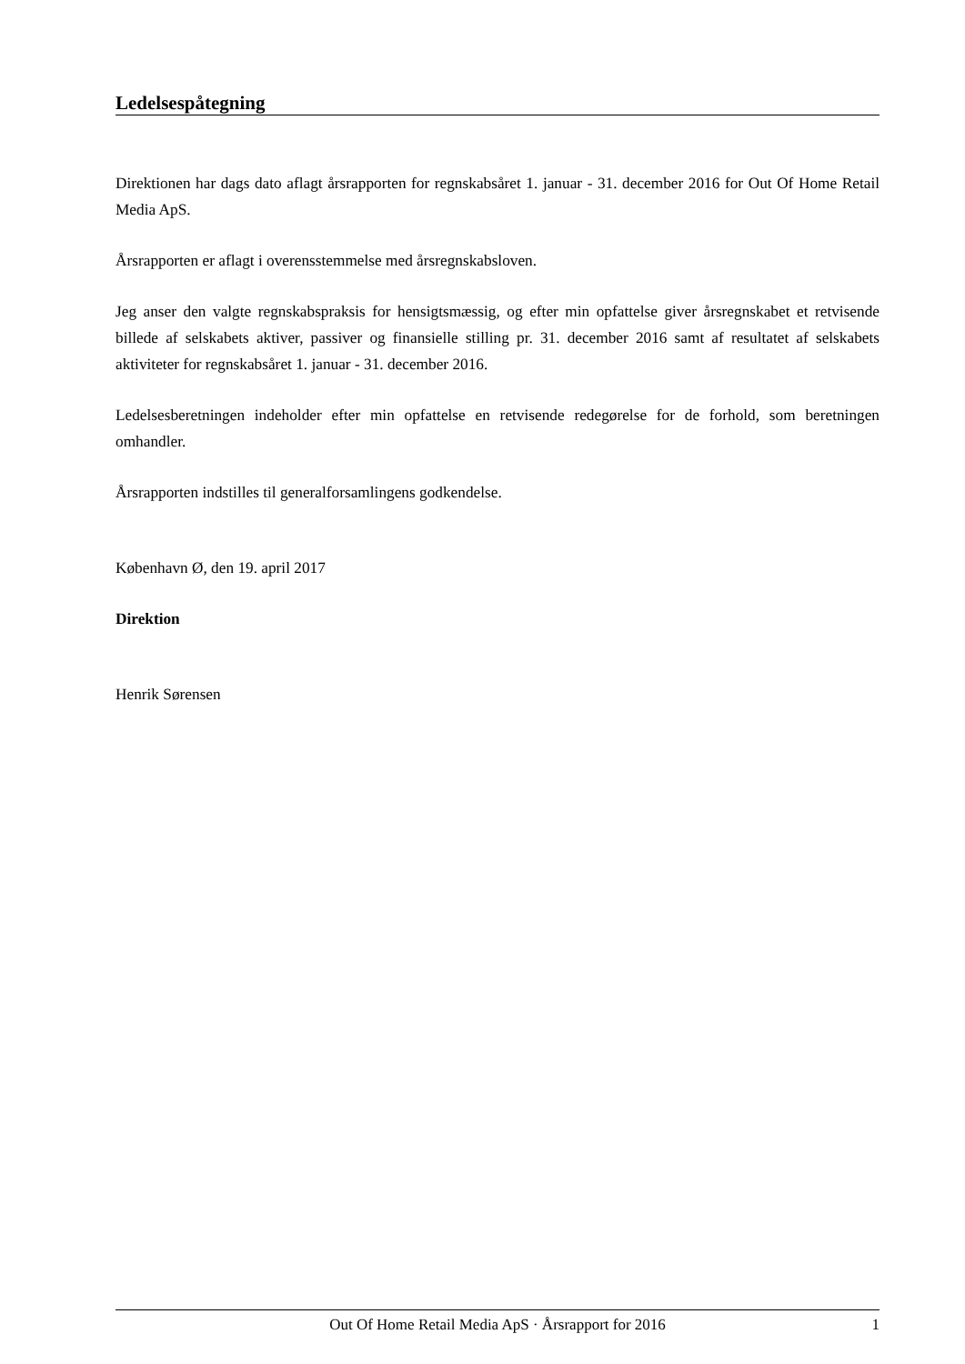Ledelsespåtegning
Direktionen har dags dato aflagt årsrapporten for regnskabsåret 1. januar - 31. december 2016 for Out Of Home Retail Media ApS.
Årsrapporten er aflagt i overensstemmelse med årsregnskabsloven.
Jeg anser den valgte regnskabspraksis for hensigtsmæssig, og efter min opfattelse giver årsregnskabet et retvisende billede af selskabets aktiver, passiver og finansielle stilling pr. 31. december 2016 samt af resultatet af selskabets aktiviteter for regnskabsåret 1. januar - 31. december 2016.
Ledelsesberetningen indeholder efter min opfattelse en retvisende redegørelse for de forhold, som beretningen omhandler.
Årsrapporten indstilles til generalforsamlingens godkendelse.
København Ø, den 19. april 2017
Direktion
Henrik Sørensen
Out Of Home Retail Media ApS · Årsrapport for 2016 1